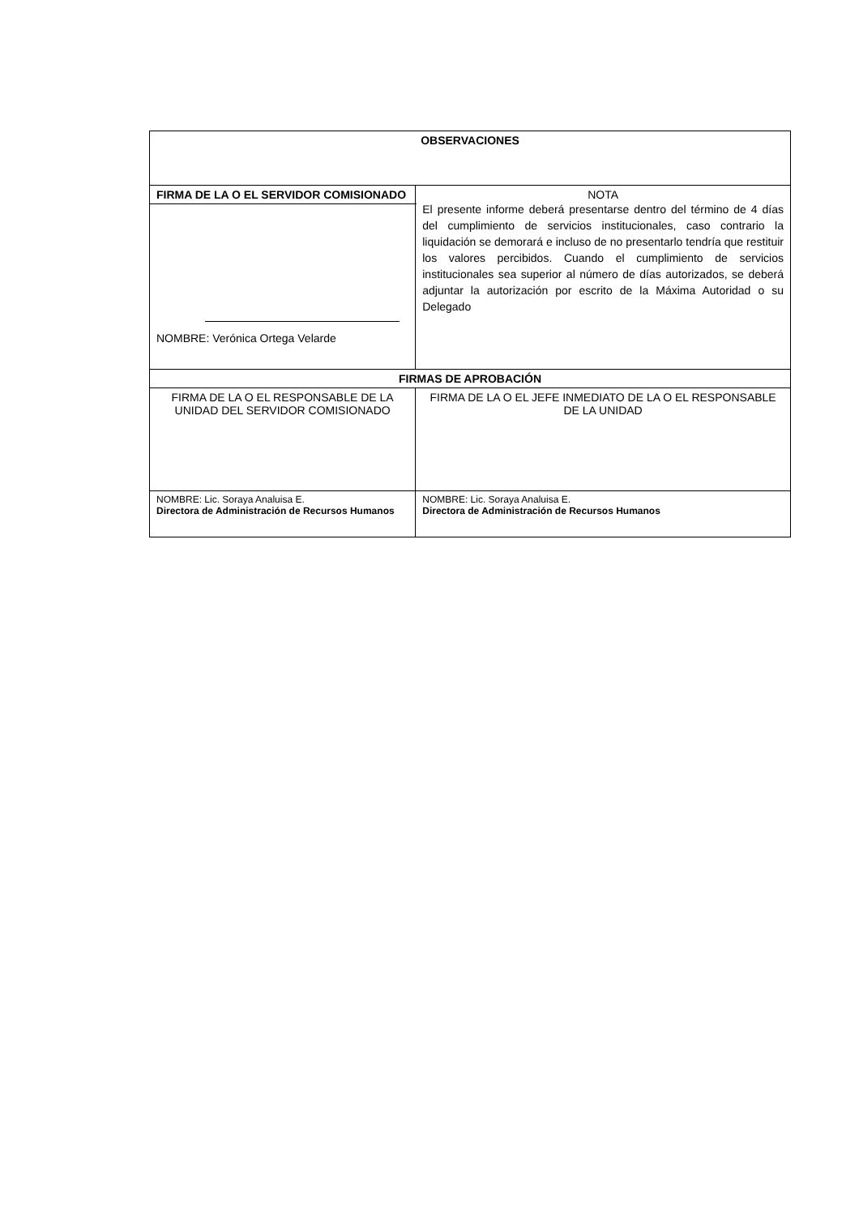| OBSERVACIONES | |
| --- | --- |
| FIRMA DE LA O EL SERVIDOR COMISIONADO | NOTA El presente informe deberá presentarse dentro del término de 4 días del cumplimiento de servicios institucionales, caso contrario la liquidación se demorará e incluso de no presentarlo tendría que restituir los valores percibidos. Cuando el cumplimiento de servicios institucionales sea superior al número de días autorizados, se deberá adjuntar la autorización por escrito de la Máxima Autoridad o su Delegado |
| NOMBRE: Verónica Ortega Velarde | |
| FIRMAS DE APROBACIÓN | |
| FIRMA DE LA O EL RESPONSABLE DE LA UNIDAD DEL SERVIDOR COMISIONADO | FIRMA DE LA O EL JEFE INMEDIATO DE LA O EL RESPONSABLE DE LA UNIDAD |
| NOMBRE: Lic. Soraya Analuisa E. Directora de Administración de Recursos Humanos | NOMBRE: Lic. Soraya Analuisa E. Directora de Administración de Recursos Humanos |